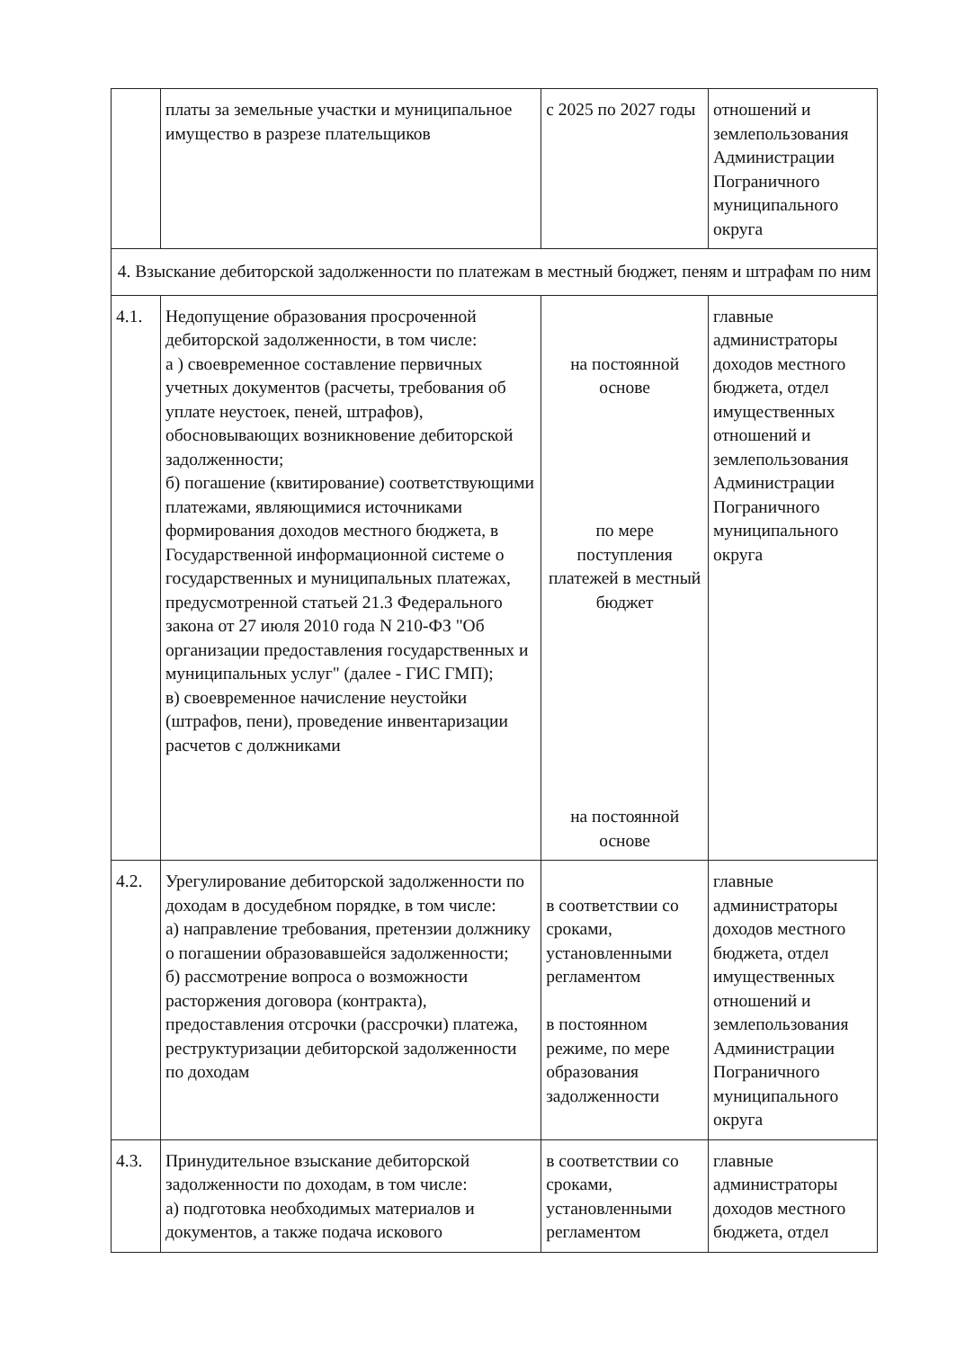| | платы за земельные участки и муниципальное имущество в разрезе плательщиков | с 2025 по 2027 годы | отношений и землепользования Администрации Пограничного муниципального округа |
| 4. Взыскание дебиторской задолженности по платежам в местный бюджет, пеням и штрафам по ним | | | |
| 4.1. | Недопущение образования просроченной дебиторской задолженности, в том числе: а ) своевременное составление первичных учетных документов (расчеты, требования об уплате неустоек, пеней, штрафов), обосновывающих возникновение дебиторской задолженности; б) погашение (квитирование) соответствующими платежами, являющимися источниками формирования доходов местного бюджета, в Государственной информационной системе о государственных и муниципальных платежах, предусмотренной статьей 21.3 Федерального закона от 27 июля 2010 года N 210-ФЗ "Об организации предоставления государственных и муниципальных услуг" (далее - ГИС ГМП); в) своевременное начисление неустойки (штрафов, пени), проведение инвентаризации расчетов с должниками | на постоянной основе по мере поступления платежей в местный бюджет на постоянной основе | главные администраторы доходов местного бюджета, отдел имущественных отношений и землепользования Администрации Пограничного муниципального округа |
| 4.2. | Урегулирование дебиторской задолженности по доходам в досудебном порядке, в том числе: а) направление требования, претензии должнику о погашении образовавшейся задолженности; б) рассмотрение вопроса о возможности расторжения договора (контракта), предоставления отсрочки (рассрочки) платежа, реструктуризации дебиторской задолженности по доходам | в соответствии со сроками, установленными регламентом в постоянном режиме, по мере образования задолженности | главные администраторы доходов местного бюджета, отдел имущественных отношений и землепользования Администрации Пограничного муниципального округа |
| 4.3. | Принудительное взыскание дебиторской задолженности по доходам, в том числе: а) подготовка необходимых материалов и документов, а также подача искового | в соответствии со сроками, установленными регламентом | главные администраторы доходов местного бюджета, отдел |